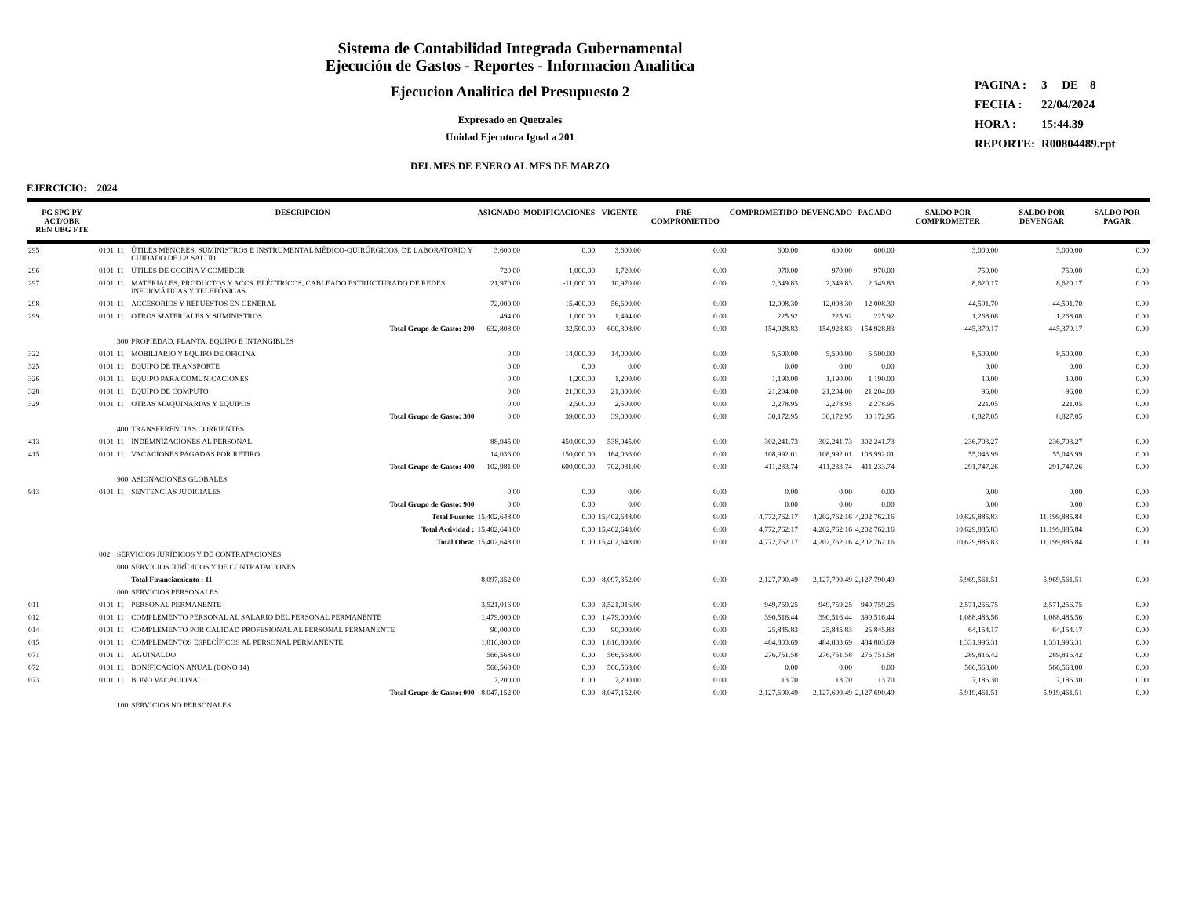Sistema de Contabilidad Integrada Gubernamental
Ejecución de Gastos - Reportes - Informacion Analitica
Ejecucion Analitica del Presupuesto 2
Expresado en Quetzales
Unidad Ejecutora Igual a 201
DEL MES DE ENERO AL MES DE MARZO
| PAGINA : | 3 DE 8 |
| FECHA : | 22/04/2024 |
| HORA : | 15:44.39 |
| REPORTE: | R00804489.rpt |
EJERCICIO: 2024
| PG SPG PY ACT/OBR REN UBG FTE | | | DESCRIPCION | ASIGNADO | MODIFICACIONES | VIGENTE | PRE-COMPROMETIDO | COMPROMETIDO | DEVENGADO | PAGADO | SALDO POR COMPROMETER | SALDO POR DEVENGAR | SALDO POR PAGAR |
| --- | --- | --- | --- | --- | --- | --- | --- | --- | --- | --- | --- | --- | --- |
| 295 | 0101 | 11 | ÚTILES MENORES, SUMINISTROS E INSTRUMENTAL MÉDICO-QUIRÚRGICOS, DE LABORATORIO Y CUIDADO DE LA SALUD | 3,600.00 | 0.00 | 3,600.00 | 0.00 | 600.00 | 600.00 | 600.00 | 3,000.00 | 3,000.00 | 0.00 |
| 296 | 0101 | 11 | ÚTILES DE COCINA Y COMEDOR | 720.00 | 1,000.00 | 1,720.00 | 0.00 | 970.00 | 970.00 | 970.00 | 750.00 | 750.00 | 0.00 |
| 297 | 0101 | 11 | MATERIALES, PRODUCTOS Y ACCS. ELÉCTRICOS, CABLEADO ESTRUCTURADO DE REDES INFORMÁTICAS Y TELEFÓNICAS | 21,970.00 | -11,000.00 | 10,970.00 | 0.00 | 2,349.83 | 2,349.83 | 2,349.83 | 8,620.17 | 8,620.17 | 0.00 |
| 298 | 0101 | 11 | ACCESORIOS Y REPUESTOS EN GENERAL | 72,000.00 | -15,400.00 | 56,600.00 | 0.00 | 12,008.30 | 12,008.30 | 12,008.30 | 44,591.70 | 44,591.70 | 0.00 |
| 299 | 0101 | 11 | OTROS MATERIALES Y SUMINISTROS | 494.00 | 1,000.00 | 1,494.00 | 0.00 | 225.92 | 225.92 | 225.92 | 1,268.08 | 1,268.08 | 0.00 |
| | | | Total Grupo de Gasto: 200 | 632,808.00 | -32,500.00 | 600,308.00 | 0.00 | 154,928.83 | 154,928.83 | 154,928.83 | 445,379.17 | 445,379.17 | 0.00 |
| | | 300 | PROPIEDAD, PLANTA, EQUIPO E INTANGIBLES | | | | | | | | | | |
| 322 | 0101 | 11 | MOBILIARIO Y EQUIPO DE OFICINA | 0.00 | 14,000.00 | 14,000.00 | 0.00 | 5,500.00 | 5,500.00 | 5,500.00 | 8,500.00 | 8,500.00 | 0.00 |
| 325 | 0101 | 11 | EQUIPO DE TRANSPORTE | 0.00 | 0.00 | 0.00 | 0.00 | 0.00 | 0.00 | 0.00 | 0.00 | 0.00 | 0.00 |
| 326 | 0101 | 11 | EQUIPO PARA COMUNICACIONES | 0.00 | 1,200.00 | 1,200.00 | 0.00 | 1,190.00 | 1,190.00 | 1,190.00 | 10.00 | 10.00 | 0.00 |
| 328 | 0101 | 11 | EQUIPO DE CÓMPUTO | 0.00 | 21,300.00 | 21,300.00 | 0.00 | 21,204.00 | 21,204.00 | 21,204.00 | 96.00 | 96.00 | 0.00 |
| 329 | 0101 | 11 | OTRAS MAQUINARIAS Y EQUIPOS | 0.00 | 2,500.00 | 2,500.00 | 0.00 | 2,278.95 | 2,278.95 | 2,278.95 | 221.05 | 221.05 | 0.00 |
| | | | Total Grupo de Gasto: 300 | 0.00 | 39,000.00 | 39,000.00 | 0.00 | 30,172.95 | 30,172.95 | 30,172.95 | 8,827.05 | 8,827.05 | 0.00 |
| | | 400 | TRANSFERENCIAS CORRIENTES | | | | | | | | | | |
| 413 | 0101 | 11 | INDEMNIZACIONES AL PERSONAL | 88,945.00 | 450,000.00 | 538,945.00 | 0.00 | 302,241.73 | 302,241.73 | 302,241.73 | 236,703.27 | 236,703.27 | 0.00 |
| 415 | 0101 | 11 | VACACIONES PAGADAS POR RETIRO | 14,036.00 | 150,000.00 | 164,036.00 | 0.00 | 108,992.01 | 108,992.01 | 108,992.01 | 55,043.99 | 55,043.99 | 0.00 |
| | | | Total Grupo de Gasto: 400 | 102,981.00 | 600,000.00 | 702,981.00 | 0.00 | 411,233.74 | 411,233.74 | 411,233.74 | 291,747.26 | 291,747.26 | 0.00 |
| | | 900 | ASIGNACIONES GLOBALES | | | | | | | | | | |
| 913 | 0101 | 11 | SENTENCIAS JUDICIALES | 0.00 | 0.00 | 0.00 | 0.00 | 0.00 | 0.00 | 0.00 | 0.00 | 0.00 | 0.00 |
| | | | Total Grupo de Gasto: 900 | 0.00 | 0.00 | 0.00 | 0.00 | 0.00 | 0.00 | 0.00 | 0.00 | 0.00 | 0.00 |
| | | | Total Fuente: | 15,402,648.00 | 0.00 | 15,402,648.00 | 0.00 | 4,772,762.17 | 4,202,762.16 | 4,202,762.16 | 10,629,885.83 | 11,199,885.84 | 0.00 |
| | | | Total Actividad : | 15,402,648.00 | 0.00 | 15,402,648.00 | 0.00 | 4,772,762.17 | 4,202,762.16 | 4,202,762.16 | 10,629,885.83 | 11,199,885.84 | 0.00 |
| | | | Total Obra: | 15,402,648.00 | 0.00 | 15,402,648.00 | 0.00 | 4,772,762.17 | 4,202,762.16 | 4,202,762.16 | 10,629,885.83 | 11,199,885.84 | 0.00 |
| | 002 | SERVICIOS JURÍDICOS Y DE CONTRATACIONES | | | | | | | | | | | |
| | | 000 | SERVICIOS JURÍDICOS Y DE CONTRATACIONES | | | | | | | | | | |
| | | | Total Financiamiento : 11 | 8,097,352.00 | 0.00 | 8,097,352.00 | 0.00 | 2,127,790.49 | 2,127,790.49 | 2,127,790.49 | 5,969,561.51 | 5,969,561.51 | 0.00 |
| | | 000 | SERVICIOS PERSONALES | | | | | | | | | | |
| 011 | 0101 | 11 | PERSONAL PERMANENTE | 3,521,016.00 | 0.00 | 3,521,016.00 | 0.00 | 949,759.25 | 949,759.25 | 949,759.25 | 2,571,256.75 | 2,571,256.75 | 0.00 |
| 012 | 0101 | 11 | COMPLEMENTO PERSONAL AL SALARIO DEL PERSONAL PERMANENTE | 1,479,000.00 | 0.00 | 1,479,000.00 | 0.00 | 390,516.44 | 390,516.44 | 390,516.44 | 1,088,483.56 | 1,088,483.56 | 0.00 |
| 014 | 0101 | 11 | COMPLEMENTO POR CALIDAD PROFESIONAL AL PERSONAL PERMANENTE | 90,000.00 | 0.00 | 90,000.00 | 0.00 | 25,845.83 | 25,845.83 | 25,845.83 | 64,154.17 | 64,154.17 | 0.00 |
| 015 | 0101 | 11 | COMPLEMENTOS ESPECÍFICOS AL PERSONAL PERMANENTE | 1,816,800.00 | 0.00 | 1,816,800.00 | 0.00 | 484,803.69 | 484,803.69 | 484,803.69 | 1,331,996.31 | 1,331,996.31 | 0.00 |
| 071 | 0101 | 11 | AGUINALDO | 566,568.00 | 0.00 | 566,568.00 | 0.00 | 276,751.58 | 276,751.58 | 276,751.58 | 289,816.42 | 289,816.42 | 0.00 |
| 072 | 0101 | 11 | BONIFICACIÓN ANUAL (BONO 14) | 566,568.00 | 0.00 | 566,568.00 | 0.00 | 0.00 | 0.00 | 0.00 | 566,568.00 | 566,568.00 | 0.00 |
| 073 | 0101 | 11 | BONO VACACIONAL | 7,200.00 | 0.00 | 7,200.00 | 0.00 | 13.70 | 13.70 | 13.70 | 7,186.30 | 7,186.30 | 0.00 |
| | | | Total Grupo de Gasto: 000 | 8,047,152.00 | 0.00 | 8,047,152.00 | 0.00 | 2,127,690.49 | 2,127,690.49 | 2,127,690.49 | 5,919,461.51 | 5,919,461.51 | 0.00 |
| | | 100 | SERVICIOS NO PERSONALES | | | | | | | | | | |